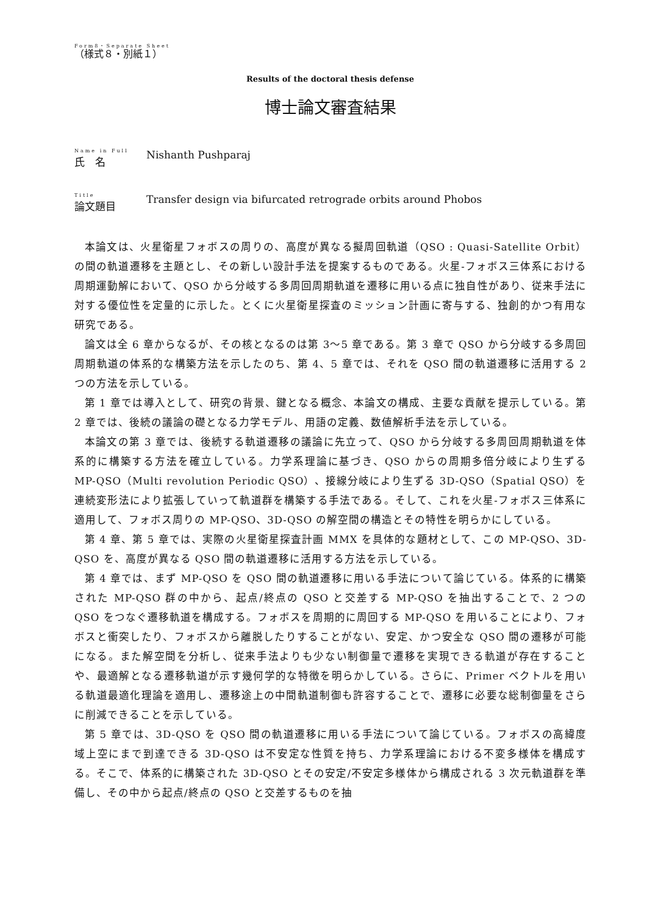Form8・Separate Sheet
（様式８・別紙１）
Results of the doctoral thesis defense
博士論文審査結果
Name in Full
氏　名
Nishanth Pushparaj
Title
論文題目
Transfer design via bifurcated retrograde orbits around Phobos
本論文は、火星衛星フォボスの周りの、高度が異なる擬周回軌道（QSO : Quasi-Satellite Orbit）の間の軌道遷移を主題とし、その新しい設計手法を提案するものである。火星-フォボス三体系における周期運動解において、QSO から分岐する多周回周期軌道を遷移に用いる点に独自性があり、従来手法に対する優位性を定量的に示した。とくに火星衛星探査のミッション計画に寄与する、独創的かつ有用な研究である。
論文は全 6 章からなるが、その核となるのは第 3～5 章である。第 3 章で QSO から分岐する多周回周期軌道の体系的な構築方法を示したのち、第 4、5 章では、それを QSO 間の軌道遷移に活用する 2 つの方法を示している。
第 1 章では導入として、研究の背景、鍵となる概念、本論文の構成、主要な貢献を提示している。第 2 章では、後続の議論の礎となる力学モデル、用語の定義、数値解析手法を示している。
本論文の第 3 章では、後続する軌道遷移の議論に先立って、QSO から分岐する多周回周期軌道を体系的に構築する方法を確立している。力学系理論に基づき、QSO からの周期多倍分岐により生ずる MP-QSO（Multi revolution Periodic QSO）、接線分岐により生ずる 3D-QSO（Spatial QSO）を連続変形法により拡張していって軌道群を構築する手法である。そして、これを火星-フォボス三体系に適用して、フォボス周りの MP-QSO、3D-QSO の解空間の構造とその特性を明らかにしている。
第 4 章、第 5 章では、実際の火星衛星探査計画 MMX を具体的な題材として、この MP-QSO、3D-QSO を、高度が異なる QSO 間の軌道遷移に活用する方法を示している。
第 4 章では、まず MP-QSO を QSO 間の軌道遷移に用いる手法について論じている。体系的に構築された MP-QSO 群の中から、起点/終点の QSO と交差する MP-QSO を抽出することで、2 つの QSO をつなぐ遷移軌道を構成する。フォボスを周期的に周回する MP-QSO を用いることにより、フォボスと衝突したり、フォボスから離脱したりすることがない、安定、かつ安全な QSO 間の遷移が可能になる。また解空間を分析し、従来手法よりも少ない制御量で遷移を実現できる軌道が存在することや、最適解となる遷移軌道が示す幾何学的な特徴を明らかしている。さらに、Primer ベクトルを用いる軌道最適化理論を適用し、遷移途上の中間軌道制御も許容することで、遷移に必要な総制御量をさらに削減できることを示している。
第 5 章では、3D-QSO を QSO 間の軌道遷移に用いる手法について論じている。フォボスの高緯度域上空にまで到達できる 3D-QSO は不安定な性質を持ち、力学系理論における不変多様体を構成する。そこで、体系的に構築された 3D-QSO とその安定/不安定多様体から構成される 3 次元軌道群を準備し、その中から起点/終点の QSO と交差するものを抽